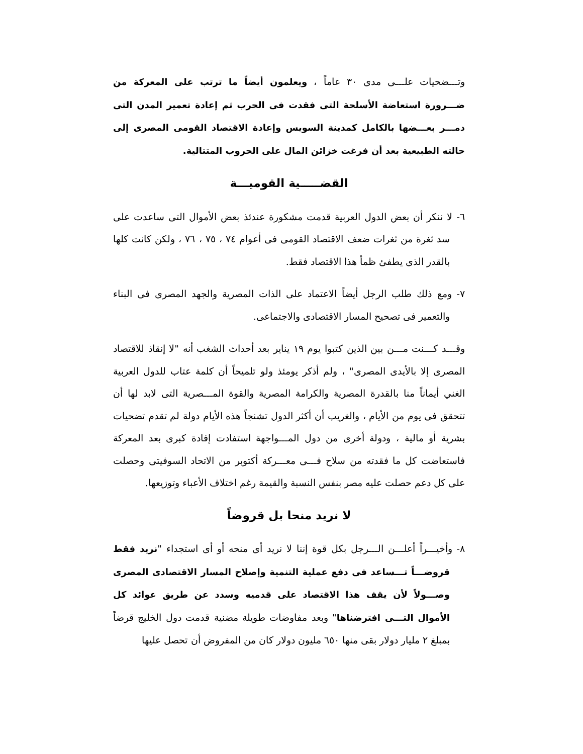وتـــضحيات علـــى مدى ٣٠ عاماً ، ويعلمون أيضاً ما ترتب على المعركة من ضـــرورة استعاضة الأسلحة التى فقدت فى الحرب ثم إعادة تعمير المدن التى دمـــر بعـــضها بالكامل كمدينة السويس وإعادة الاقتصاد القومى المصرى إلى حالته الطبيعية بعد أن فرغت خزائن المال على الحروب المتتالية.
القضـــــية القوميـــة
٦- لا ننكر أن بعض الدول العربية قدمت مشكورة عندئذ بعض الأموال التى ساعدت على سد ثغرة من ثغرات ضعف الاقتصاد القومى فى أعوام ٧٤ ، ٧٥ ، ٧٦ ، ولكن كانت كلها بالقدر الذى يطفئ ظمأ هذا الاقتصاد فقط.
٧- ومع ذلك طلب الرجل أيضاً الاعتماد على الذات المصرية والجهد المصرى فى البناء والتعمير فى تصحيح المسار الاقتصادى والاجتماعى.
وقـــد كـــنت مـــن بين الذين كتبوا يوم ١٩ يناير بعد أحداث الشغب أنه "لا إنقاذ للاقتصاد المصرى إلا بالأيدى المصرى" ، ولم أذكر يومئذ ولو تلميحاً أن كلمة عتاب للدول العربية الغني أيماناً منا بالقدرة المصرية والكرامة المصرية والقوة المـــصرية التى لابد لها أن تتحقق فى يوم من الأيام ، والغريب أن أكثر الدول تشنجاً هذه الأيام دولة لم تقدم تضحيات بشرية أو مالية ، ودولة أخرى من دول المـــواجهة استفادت إفادة كبرى بعد المعركة فاستعاضت كل ما فقدته من سلاح فـــى معـــركة أكتوبر من الاتحاد السوفيتى وحصلت على كل دعم حصلت عليه مصر بنفس النسبة والقيمة رغم اختلاف الأعباء وتوزيعها.
لا نريد منحا بل قروضاً
٨- وأخيـــراً أعلـــن الـــرجل بكل قوة إننا لا نريد أى منحه أو أى استجداء "نريد فقط قروضـــاً تـــساعد فى دفع عملية التنمية وإصلاح المسار الاقتصادى المصرى وصـــولاً لأن يقف هذا الاقتصاد على قدميه وسدد عن طريق عوائد كل الأموال التـــى افترضناها" وبعد مفاوضات طويلة مضنية قدمت دول الخليج قرضاً بمبلغ ٢ مليار دولار بقى منها ٦٥٠ مليون دولار كان من المفروض أن تحصل عليها